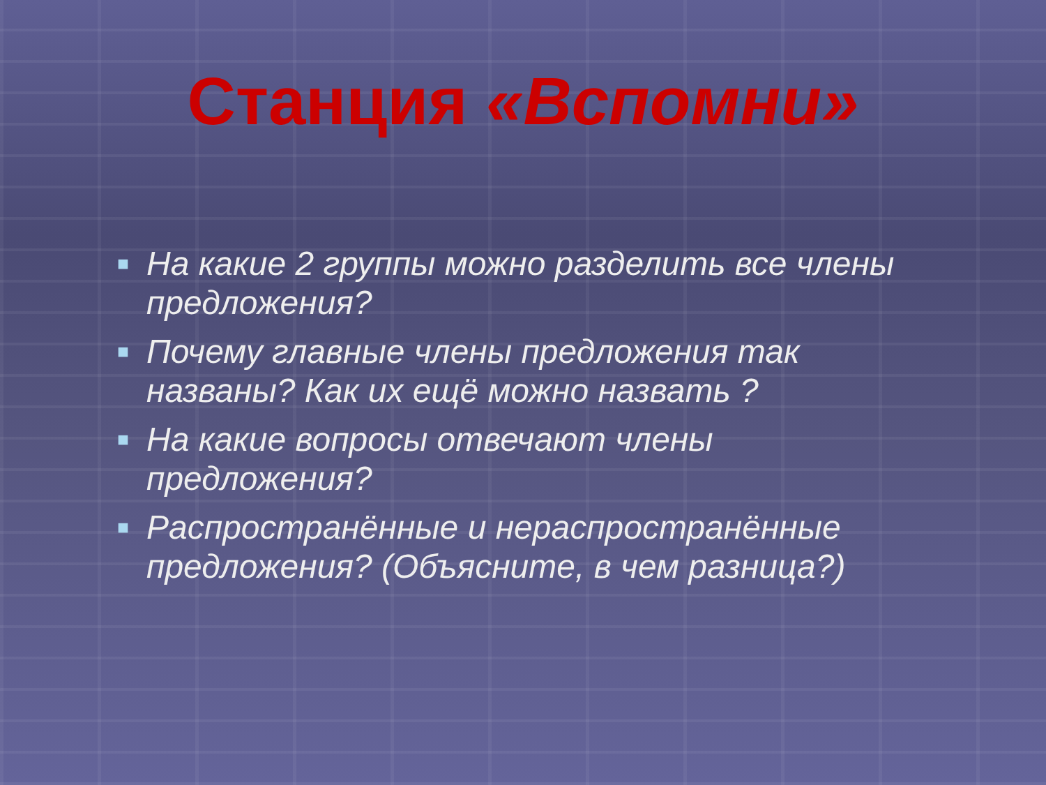Станция «Вспомни»
■ На какие 2 группы можно разделить все члены предложения?
■ Почему главные члены предложения так названы? Как их ещё можно назвать ?
■ На какие вопросы отвечают члены предложения?
■ Распространённые и нераспространённые предложения? (Объясните, в чем разница?)